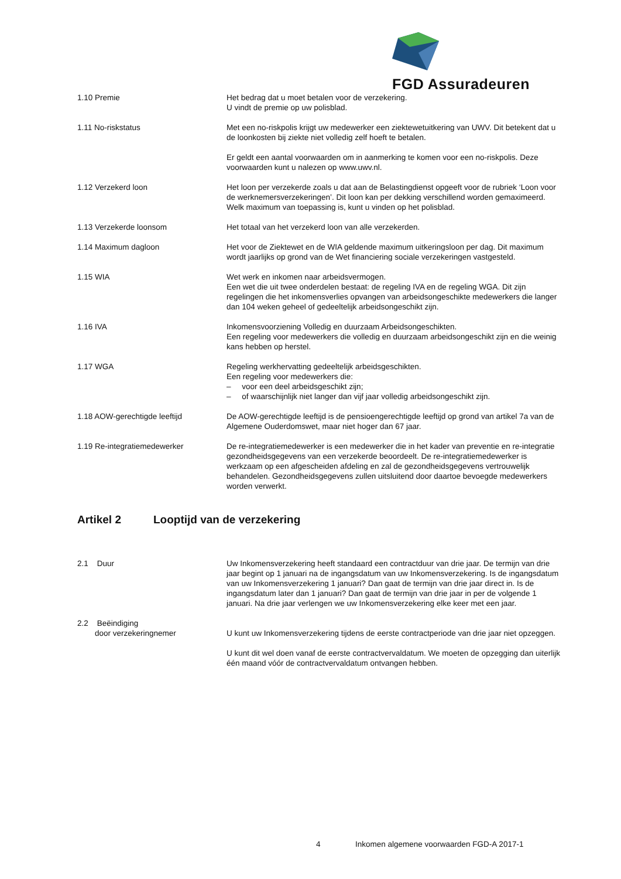FGD Assuradeuren
1.10 Premie Het bedrag dat u moet betalen voor de verzekering.
U vindt de premie op uw polisblad.
1.11 No-riskstatus Met een no-riskpolis krijgt uw medewerker een ziektewetuitkering van UWV. Dit betekent dat u de loonkosten bij ziekte niet volledig zelf hoeft te betalen.
Er geldt een aantal voorwaarden om in aanmerking te komen voor een no-riskpolis. Deze voorwaarden kunt u nalezen op www.uwv.nl.
1.12 Verzekerd loon Het loon per verzekerde zoals u dat aan de Belastingdienst opgeeft voor de rubriek ‘Loon voor de werknemersverzekeringen’. Dit loon kan per dekking verschillend worden gemaximeerd. Welk maximum van toepassing is, kunt u vinden op het polisblad.
1.13 Verzekerde loonsom Het totaal van het verzekerd loon van alle verzekerden.
1.14 Maximum dagloon Het voor de Ziektewet en de WIA geldende maximum uitkeringsloon per dag. Dit maximum wordt jaarlijks op grond van de Wet financiering sociale verzekeringen vastgesteld.
1.15 WIA Wet werk en inkomen naar arbeidsvermogen.
Een wet die uit twee onderdelen bestaat: de regeling IVA en de regeling WGA. Dit zijn regelingen die het inkomensverlies opvangen van arbeidsongeschikte medewerkers die langer dan 104 weken geheel of gedeeltelijk arbeidsongeschikt zijn.
1.16 IVA Inkomensvoorziening Volledig en duurzaam Arbeidsongeschikten.
Een regeling voor medewerkers die volledig en duurzaam arbeidsongeschikt zijn en die weinig kans hebben op herstel.
1.17 WGA Regeling werkhervatting gedeeltelijk arbeidsgeschikten.
Een regeling voor medewerkers die:
– voor een deel arbeidsgeschikt zijn;
– of waarschijnlijk niet langer dan vijf jaar volledig arbeidsongeschikt zijn.
1.18 AOW-gerechtigde leeftijd De AOW-gerechtigde leeftijd is de pensioengerechtigde leeftijd op grond van artikel 7a van de Algemene Ouderdomswet, maar niet hoger dan 67 jaar.
1.19 Re-integratiemedewerker De re-integratiemedewerker is een medewerker die in het kader van preventie en re-integratie gezondheidsgegevens van een verzekerde beoordeelt. De re-integratiemedewerker is werkzaam op een afgescheiden afdeling en zal de gezondheidsgegevens vertrouwelijk behandelen. Gezondheidsgegevens zullen uitsluitend door daartoe bevoegde medewerkers worden verwerkt.
Artikel 2 Looptijd van de verzekering
2.1 Duur Uw Inkomensverzekering heeft standaard een contractduur van drie jaar. De termijn van drie jaar begint op 1 januari na de ingangsdatum van uw Inkomensverzekering. Is de ingangsdatum van uw Inkomensverzekering 1 januari? Dan gaat de termijn van drie jaar direct in. Is de ingangsdatum later dan 1 januari? Dan gaat de termijn van drie jaar in per de volgende 1 januari. Na drie jaar verlengen we uw Inkomensverzekering elke keer met een jaar.
2.2 Beëindiging
door verzekeringnemer
U kunt uw Inkomensverzekering tijdens de eerste contractperiode van drie jaar niet opzeggen.
U kunt dit wel doen vanaf de eerste contractvervaldatum. We moeten de opzegging dan uiterlijk één maand vóór de contractvervaldatum ontvangen hebben.
4 Inkomen algemene voorwaarden FGD-A 2017-1